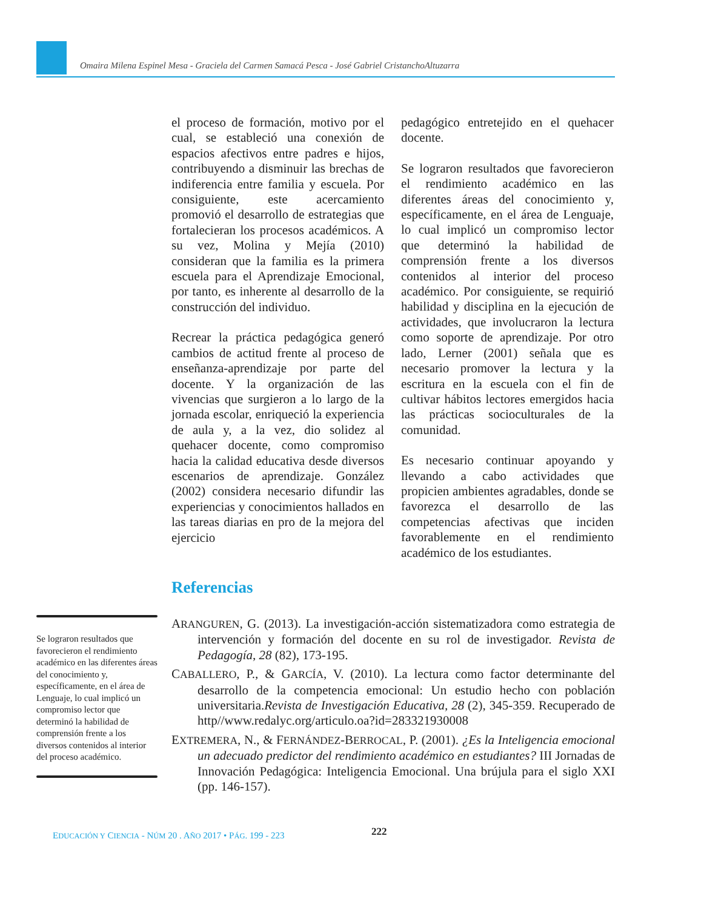Omaira Milena Espinel Mesa - Graciela del Carmen Samacá Pesca - José Gabriel CristanchoAltuzarra
el proceso de formación, motivo por el cual, se estableció una conexión de espacios afectivos entre padres e hijos, contribuyendo a disminuir las brechas de indiferencia entre familia y escuela. Por consiguiente, este acercamiento promovió el desarrollo de estrategias que fortalecieran los procesos académicos. A su vez, Molina y Mejía (2010) consideran que la familia es la primera escuela para el Aprendizaje Emocional, por tanto, es inherente al desarrollo de la construcción del individuo.
Recrear la práctica pedagógica generó cambios de actitud frente al proceso de enseñanza-aprendizaje por parte del docente. Y la organización de las vivencias que surgieron a lo largo de la jornada escolar, enriqueció la experiencia de aula y, a la vez, dio solidez al quehacer docente, como compromiso hacia la calidad educativa desde diversos escenarios de aprendizaje. González (2002) considera necesario difundir las experiencias y conocimientos hallados en las tareas diarias en pro de la mejora del ejercicio
pedagógico entretejido en el quehacer docente.
Se lograron resultados que favorecieron el rendimiento académico en las diferentes áreas del conocimiento y, específicamente, en el área de Lenguaje, lo cual implicó un compromiso lector que determinó la habilidad de comprensión frente a los diversos contenidos al interior del proceso académico. Por consiguiente, se requirió habilidad y disciplina en la ejecución de actividades, que involucraron la lectura como soporte de aprendizaje. Por otro lado, Lerner (2001) señala que es necesario promover la lectura y la escritura en la escuela con el fin de cultivar hábitos lectores emergidos hacia las prácticas socioculturales de la comunidad.
Es necesario continuar apoyando y llevando a cabo actividades que propicien ambientes agradables, donde se favorezca el desarrollo de las competencias afectivas que inciden favorablemente en el rendimiento académico de los estudiantes.
Referencias
Se lograron resultados que favorecieron el rendimiento académico en las diferentes áreas del conocimiento y, específicamente, en el área de Lenguaje, lo cual implicó un compromiso lector que determinó la habilidad de comprensión frente a los diversos contenidos al interior del proceso académico.
ARANGUREN, G. (2013). La investigación-acción sistematizadora como estrategia de intervención y formación del docente en su rol de investigador. Revista de Pedagogía, 28 (82), 173-195.
CABALLERO, P., & GARCÍA, V. (2010). La lectura como factor determinante del desarrollo de la competencia emocional: Un estudio hecho con población universitaria.Revista de Investigación Educativa, 28 (2), 345-359. Recuperado de http//www.redalyc.org/articulo.oa?id=283321930008
EXTREMERA, N., & FERNÁNDEZ-BERROCAL, P. (2001). ¿Es la Inteligencia emocional un adecuado predictor del rendimiento académico en estudiantes? III Jornadas de Innovación Pedagógica: Inteligencia Emocional. Una brújula para el siglo XXI (pp. 146-157).
EDUCACIÓN Y CIENCIA - NÚM 20 . AÑO 2017 • PÁG. 199 - 223
222